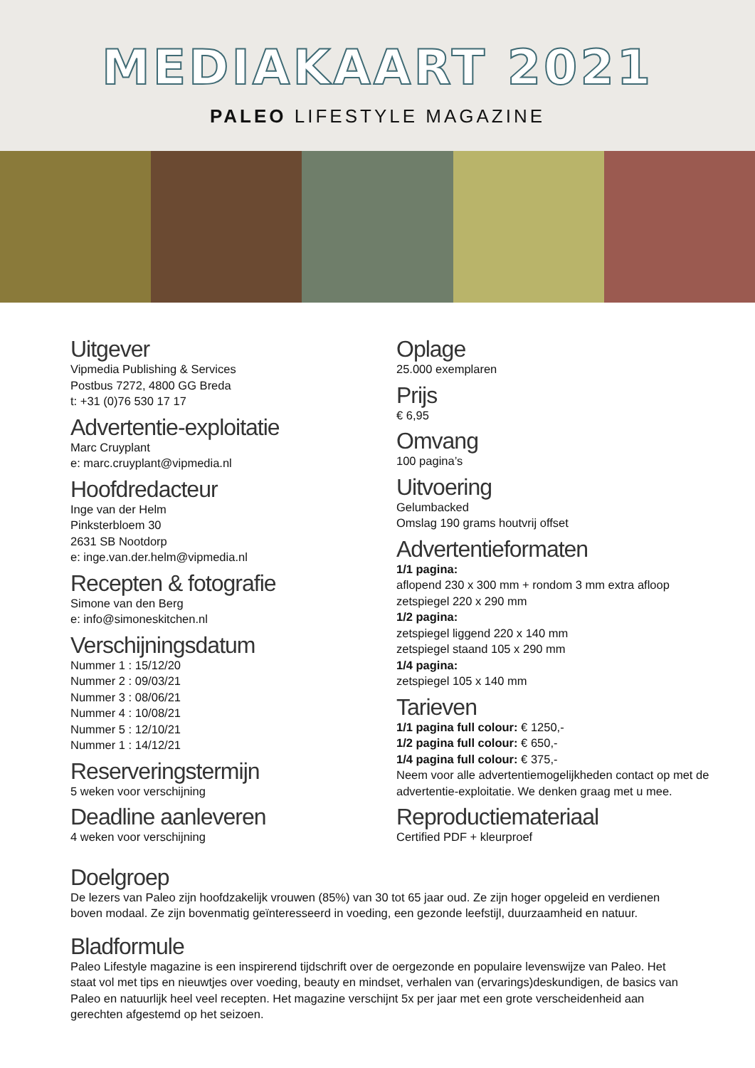MEDIAKAART 2021
PALEO LIFESTYLE MAGAZINE
Uitgever
Vipmedia Publishing & Services
Postbus 7272, 4800 GG Breda
t: +31 (0)76 530 17 17
Advertentie-exploitatie
Marc Cruyplant
e: marc.cruyplant@vipmedia.nl
Hoofdredacteur
Inge van der Helm
Pinksterbloem 30
2631 SB Nootdorp
e: inge.van.der.helm@vipmedia.nl
Recepten & fotografie
Simone van den Berg
e: info@simoneskitchen.nl
Verschijningsdatum
Nummer 1 : 15/12/20
Nummer 2 : 09/03/21
Nummer 3 : 08/06/21
Nummer 4 : 10/08/21
Nummer 5 : 12/10/21
Nummer 1 : 14/12/21
Reserveringstermijn
5 weken voor verschijning
Deadline aanleveren
4 weken voor verschijning
Oplage
25.000 exemplaren
Prijs
€ 6,95
Omvang
100 pagina’s
Uitvoering
Gelumbacked
Omslag 190 grams houtvrij offset
Advertentieformaten
1/1 pagina:
aflopend 230 x 300 mm + rondom 3 mm extra afloop
zetspiegel 220 x 290 mm
1/2 pagina:
zetspiegel liggend 220 x 140 mm
zetspiegel staand 105 x 290 mm
1/4 pagina:
zetspiegel 105 x 140 mm
Tarieven
1/1 pagina full colour: € 1250,-
1/2 pagina full colour: € 650,-
1/4 pagina full colour: € 375,-
Neem voor alle advertentiemogelijkheden contact op met de advertentie-exploitatie. We denken graag met u mee.
Reproductiemateriaal
Certified PDF + kleurproef
Doelgroep
De lezers van Paleo zijn hoofdzakelijk vrouwen (85%) van 30 tot 65 jaar oud. Ze zijn hoger opgeleid en verdienen boven modaal. Ze zijn bovenmatig geïnteresseerd in voeding, een gezonde leefstijl, duurzaamheid en natuur.
Bladformule
Paleo Lifestyle magazine is een inspirerend tijdschrift over de oergezonde en populaire levenswijze van Paleo. Het staat vol met tips en nieuwtjes over voeding, beauty en mindset, verhalen van (ervarings)deskundigen, de basics van Paleo en natuurlijk heel veel recepten. Het magazine verschijnt 5x per jaar met een grote verscheidenheid aan gerechten afgestemd op het seizoen.